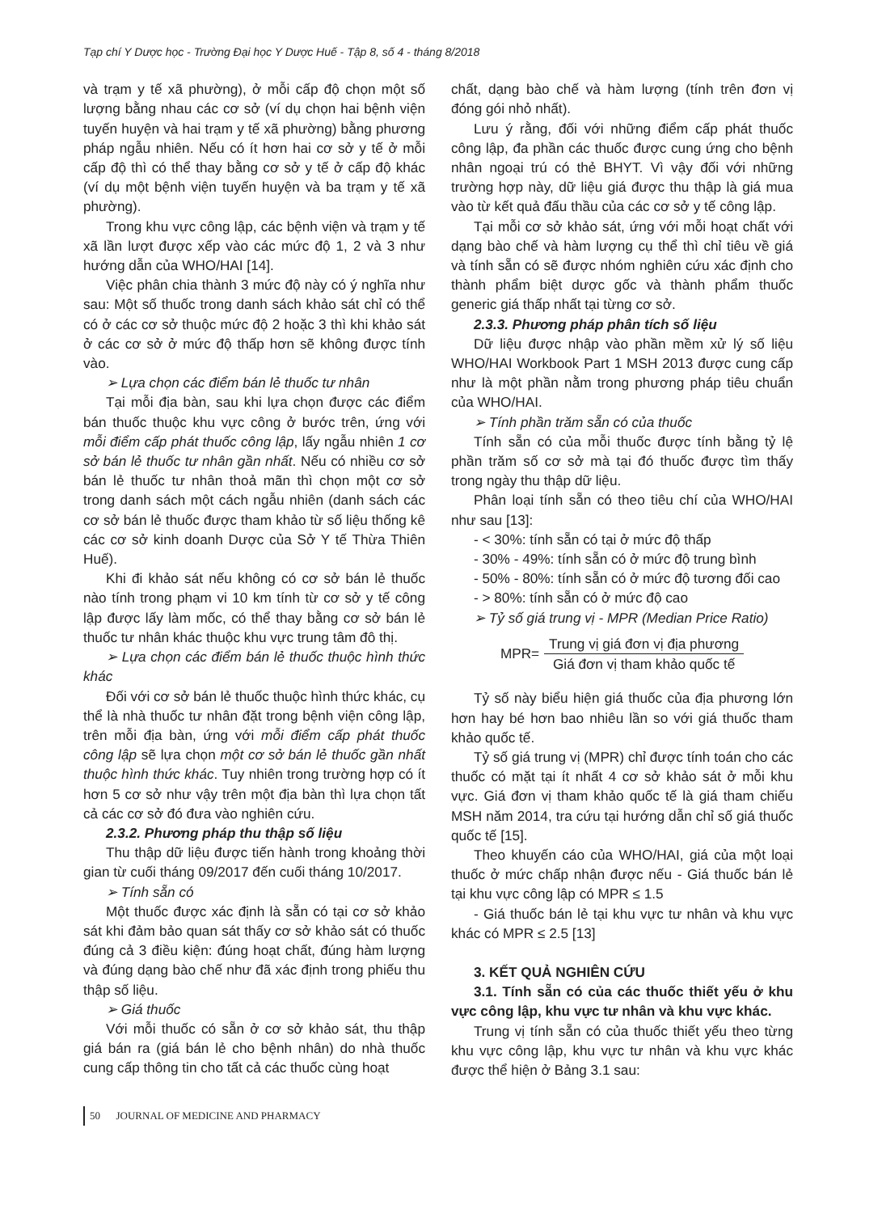Tạp chí Y Dược học - Trường Đại học Y Dược Huế - Tập 8, số 4 - tháng 8/2018
và trạm y tế xã phường), ở mỗi cấp độ chọn một số lượng bằng nhau các cơ sở (ví dụ chọn hai bệnh viện tuyến huyện và hai trạm y tế xã phường) bằng phương pháp ngẫu nhiên. Nếu có ít hơn hai cơ sở y tế ở mỗi cấp độ thì có thể thay bằng cơ sở y tế ở cấp độ khác (ví dụ một bệnh viện tuyến huyện và ba trạm y tế xã phường).
Trong khu vực công lập, các bệnh viện và trạm y tế xã lần lượt được xếp vào các mức độ 1, 2 và 3 như hướng dẫn của WHO/HAI [14].
Việc phân chia thành 3 mức độ này có ý nghĩa như sau: Một số thuốc trong danh sách khảo sát chỉ có thể có ở các cơ sở thuộc mức độ 2 hoặc 3 thì khi khảo sát ở các cơ sở ở mức độ thấp hơn sẽ không được tính vào.
➢ Lựa chọn các điểm bán lẻ thuốc tư nhân
Tại mỗi địa bàn, sau khi lựa chọn được các điểm bán thuốc thuộc khu vực công ở bước trên, ứng với mỗi điểm cấp phát thuốc công lập, lấy ngẫu nhiên 1 cơ sở bán lẻ thuốc tư nhân gần nhất. Nếu có nhiều cơ sở bán lẻ thuốc tư nhân thoả mãn thì chọn một cơ sở trong danh sách một cách ngẫu nhiên (danh sách các cơ sở bán lẻ thuốc được tham khảo từ số liệu thống kê các cơ sở kinh doanh Dược của Sở Y tế Thừa Thiên Huế).
Khi đi khảo sát nếu không có cơ sở bán lẻ thuốc nào tính trong phạm vi 10 km tính từ cơ sở y tế công lập được lấy làm mốc, có thể thay bằng cơ sở bán lẻ thuốc tư nhân khác thuộc khu vực trung tâm đô thị.
➢ Lựa chọn các điểm bán lẻ thuốc thuộc hình thức khác
Đối với cơ sở bán lẻ thuốc thuộc hình thức khác, cụ thể là nhà thuốc tư nhân đặt trong bệnh viện công lập, trên mỗi địa bàn, ứng với mỗi điểm cấp phát thuốc công lập sẽ lựa chọn một cơ sở bán lẻ thuốc gần nhất thuộc hình thức khác. Tuy nhiên trong trường hợp có ít hơn 5 cơ sở như vậy trên một địa bàn thì lựa chọn tất cả các cơ sở đó đưa vào nghiên cứu.
2.3.2. Phương pháp thu thập số liệu
Thu thập dữ liệu được tiến hành trong khoảng thời gian từ cuối tháng 09/2017 đến cuối tháng 10/2017.
➢ Tính sẵn có
Một thuốc được xác định là sẵn có tại cơ sở khảo sát khi đảm bảo quan sát thấy cơ sở khảo sát có thuốc đúng cả 3 điều kiện: đúng hoạt chất, đúng hàm lượng và đúng dạng bào chế như đã xác định trong phiếu thu thập số liệu.
➢ Giá thuốc
Với mỗi thuốc có sẵn ở cơ sở khảo sát, thu thập giá bán ra (giá bán lẻ cho bệnh nhân) do nhà thuốc cung cấp thông tin cho tất cả các thuốc cùng hoạt
chất, dạng bào chế và hàm lượng (tính trên đơn vị đóng gói nhỏ nhất).
Lưu ý rằng, đối với những điểm cấp phát thuốc công lập, đa phần các thuốc được cung ứng cho bệnh nhân ngoại trú có thẻ BHYT. Vì vậy đối với những trường hợp này, dữ liệu giá được thu thập là giá mua vào từ kết quả đấu thầu của các cơ sở y tế công lập.
Tại mỗi cơ sở khảo sát, ứng với mỗi hoạt chất với dạng bào chế và hàm lượng cụ thể thì chỉ tiêu về giá và tính sẵn có sẽ được nhóm nghiên cứu xác định cho thành phẩm biệt dược gốc và thành phẩm thuốc generic giá thấp nhất tại từng cơ sở.
2.3.3. Phương pháp phân tích số liệu
Dữ liệu được nhập vào phần mềm xử lý số liệu WHO/HAI Workbook Part 1 MSH 2013 được cung cấp như là một phần nằm trong phương pháp tiêu chuẩn của WHO/HAI.
➢ Tính phần trăm sẵn có của thuốc
Tính sẵn có của mỗi thuốc được tính bằng tỷ lệ phần trăm số cơ sở mà tại đó thuốc được tìm thấy trong ngày thu thập dữ liệu.
Phân loại tính sẵn có theo tiêu chí của WHO/HAI như sau [13]:
- < 30%: tính sẵn có tại ở mức độ thấp
- 30% - 49%: tính sẵn có ở mức độ trung bình
- 50% - 80%: tính sẵn có ở mức độ tương đối cao
- > 80%: tính sẵn có ở mức độ cao
➢ Tỷ số giá trung vị - MPR (Median Price Ratio)
MPR= Trung vị giá đơn vị địa phương Giá đơn vị tham khảo quốc tế
Tỷ số này biểu hiện giá thuốc của địa phương lớn hơn hay bé hơn bao nhiêu lần so với giá thuốc tham khảo quốc tế.
Tỷ số giá trung vị (MPR) chỉ được tính toán cho các thuốc có mặt tại ít nhất 4 cơ sở khảo sát ở mỗi khu vực. Giá đơn vị tham khảo quốc tế là giá tham chiếu MSH năm 2014, tra cứu tại hướng dẫn chỉ số giá thuốc quốc tế [15].
Theo khuyến cáo của WHO/HAI, giá của một loại thuốc ở mức chấp nhận được nếu - Giá thuốc bán lẻ tại khu vực công lập có MPR ≤ 1.5
- Giá thuốc bán lẻ tại khu vực tư nhân và khu vực khác có MPR ≤ 2.5 [13]
3. KẾT QUẢ NGHIÊN CỨU
3.1. Tính sẵn có của các thuốc thiết yếu ở khu vực công lập, khu vực tư nhân và khu vực khác.
Trung vị tính sẵn có của thuốc thiết yếu theo từng khu vực công lập, khu vực tư nhân và khu vực khác được thể hiện ở Bảng 3.1 sau:
50 JOURNAL OF MEDICINE AND PHARMACY